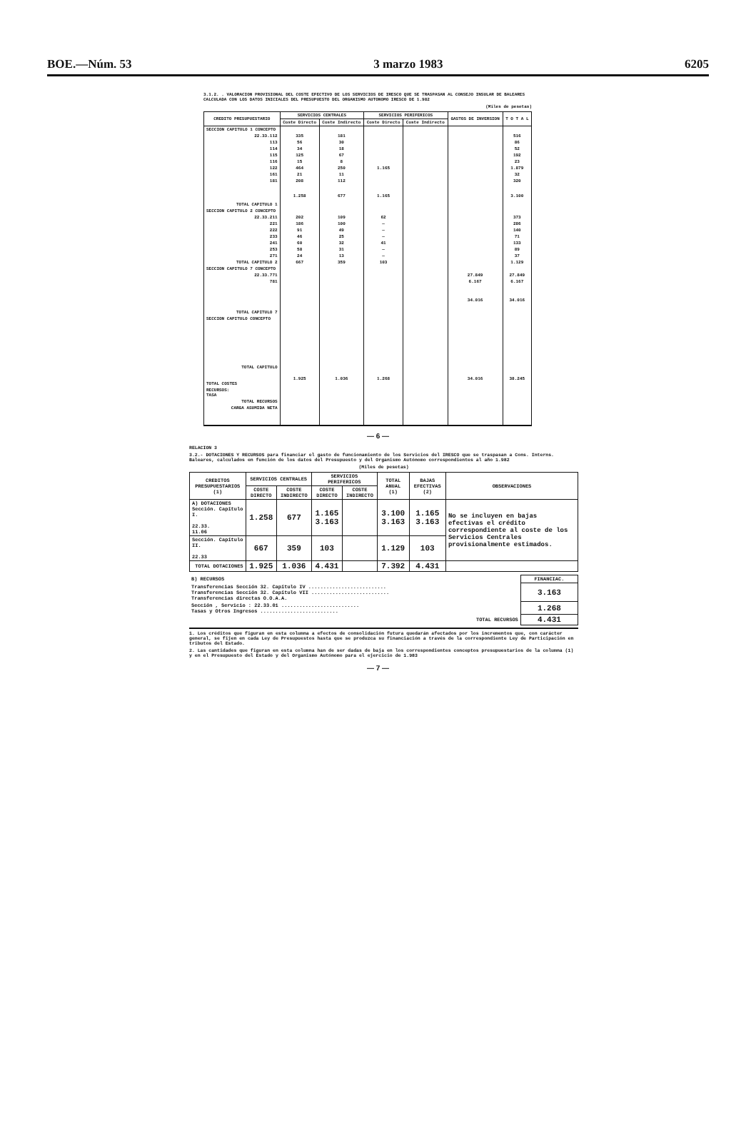BOE.—Núm. 53 3 marzo 1983 6205
3.1.2. . VALORACION PROVISIONAL DEL COSTE EFECTIVO DE LOS SERVICIOS DE IRESCO QUE SE TRASPASAN AL CONSEJO INSULAR DE BALEARES CALCULADA CON LOS DATOS INICIALES DEL PRESUPUESTO DEL ORGANISMO AUTONOMO IRESCO DE 1.982
(Miles de pesetas)
| CREDITO PRESUPUESTARIO | SERVICIOS CENTRALES | | SERVICIOS PERIFERICOS | | GASTOS DE INVERSION | T O T A L |
| --- | --- | --- | --- | --- | --- | --- |
| | Coste Directo | Coste Indirecto | Coste Directo | Coste Indirecto | | |
| SECCION CAPITULO 1 CONCEPTO | | | | | | |
| 22.33.112 | 335 | 181 | | | | 516 |
| 113 | 56 | 30 | | | | 86 |
| 114 | 34 | 18 | | | | 52 |
| 115 | 125 | 67 | | | | 192 |
| 116 | 15 | 8 | | | | 23 |
| 122 | 464 | 250 | 1.165 | | | 1.879 |
| 161 | 21 | 11 | | | | 32 |
| 181 | 208 | 112 | | | | 320 |
| TOTAL CAPITULO 1 | 1.258 | 677 | 1.165 | | | 3.100 |
| SECCION CAPITULO 2 CONCEPTO | | | | | | |
| 22.33.211 | 202 | 109 | 62 | | | 373 |
| 221 | 186 | 100 | — | | | 286 |
| 222 | 91 | 49 | — | | | 140 |
| 233 | 46 | 25 | — | | | 71 |
| 241 | 60 | 32 | 41 | | | 133 |
| 253 | 58 | 31 | — | | | 89 |
| 271 | 24 | 13 | — | | | 37 |
| TOTAL CAPITULO 2 | 667 | 359 | 103 | | | 1.129 |
| SECCION CAPITULO 7 CONCEPTO | | | | | | |
| 22.33.771 | | | | | 27.849 | 27.849 |
| 781 | | | | | 6.167 | 6.167 |
| TOTAL CAPITULO 7 | | | | | 34.016 | 34.016 |
| SECCION CAPITULO CONCEPTO | | | | | | |
| TOTAL CAPITULO | | | | | | |
| TOTAL COSTES | 1.925 | 1.036 | 1.268 | | 34.016 | 38.245 |
| RECURSOS: TASA | | | | | | |
| TOTAL RECURSOS | | | | | | |
| CARGA ASUMIDA NETA | | | | | | |
— 6 —
RELACION 3
3.2.- DOTACIONES Y RECURSOS para financiar el gasto de funcionamiento de los Servicios del IRESCO que se traspasan a Cons. Interns. Baleares, calculados en función de los datos del Presupuesto y del Organismo Autónomo correspondientes al año 1.982
(Miles de pesetas)
| CREDITOS PRESUPUESTARIOS (1) | SERVICIOS CENTRALES | | SERVICIOS PERIFERICOS | | TOTAL ANUAL (1) | BAJAS EFECTIVAS (2) | OBSERVACIONES |
| --- | --- | --- | --- | --- | --- | --- | --- |
| | COSTE DIRECTO | COSTE INDIRECTO | COSTE DIRECTO | COSTE INDIRECTO | | | |
| A) DOTACIONES Sección. Capítulo I. 22.33. 11.06 | 1.258 | 677 | 1.165 3.163 | | 3.100 3.163 | 1.165 3.163 | No se incluyen en bajas efectivas el crédito correspondiente al coste de los Servicios Centrales provisionalmente estimados. |
| Sección. Capítulo II. 22.33 | 667 | 359 | 103 | | 1.129 | 103 | |
| TOTAL DOTACIONES | 1.925 | 1.036 | 4.431 | | 7.392 | 4.431 | |
| B) RECURSOS | FINANCIAC. |
| Transferencias Sección 32. Capítulo IV .......................... Transferencias Sección 32. Capítulo VII .......................... Transferencias directas O.O.A.A. | 3.163 |
| Sección , Servicio : 22.33.01 .......................... Tasas y Otros Ingresos .......................... | 1.268 |
| TOTAL RECURSOS | 4.431 |
1. Los créditos que figuran en esta columna a efectos de consolidación futura quedarán afectados por los incrementos que, con carácter general, se fijen en cada Ley de Presupuestos hasta que se produzca su financiación a través de la correspondiente Ley de Participación en tributos del Estado.
2. Las cantidades que figuran en esta columna han de ser dadas de baja en los correspondientes conceptos presupuestarios de la columna (1) y en el Presupuesto del Estado y del Organismo Autónomo para el ejercicio de 1.983
— 7 —